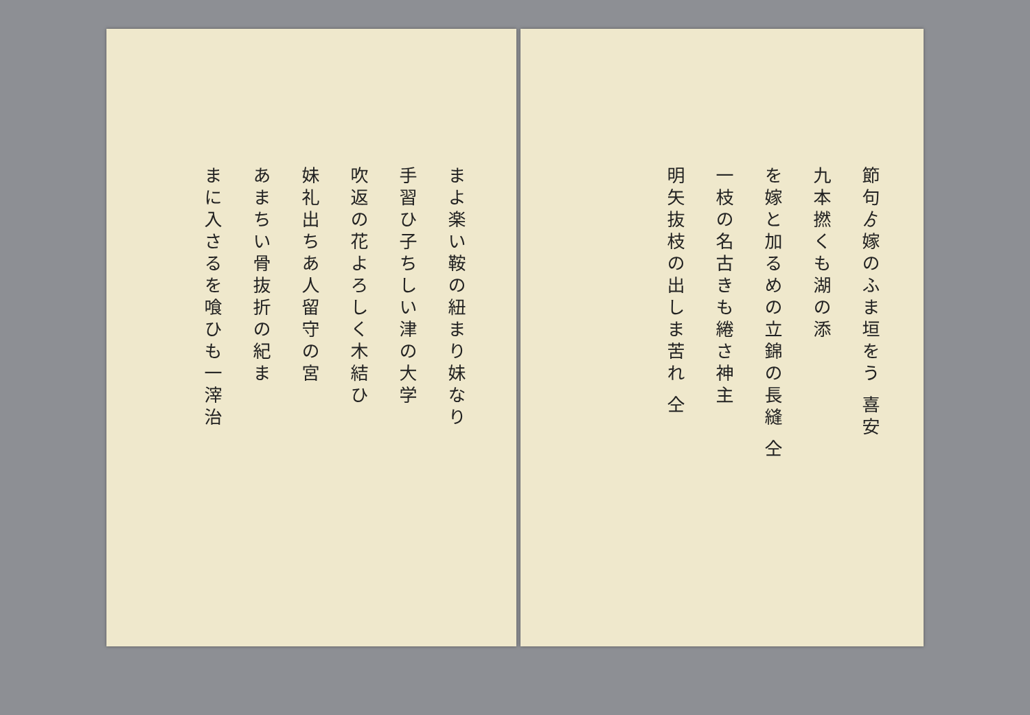まよ楽い鞍の紐まり妹なり
手習ひ子ちしい津の大学
吹返の花よろしく木結ひ
妹礼出ちあ人留守の宮
あまちい骨抜折の紀ま
まに入さるを喰ひも一滓治
節句ゟ嫁のふま垣をう 喜安
九本撚くも湖の添
を嫁と加るめの立錦の長縫 仝
一枝の名古きも綣さ神主
明矢抜枝の出しま苦れ 仝